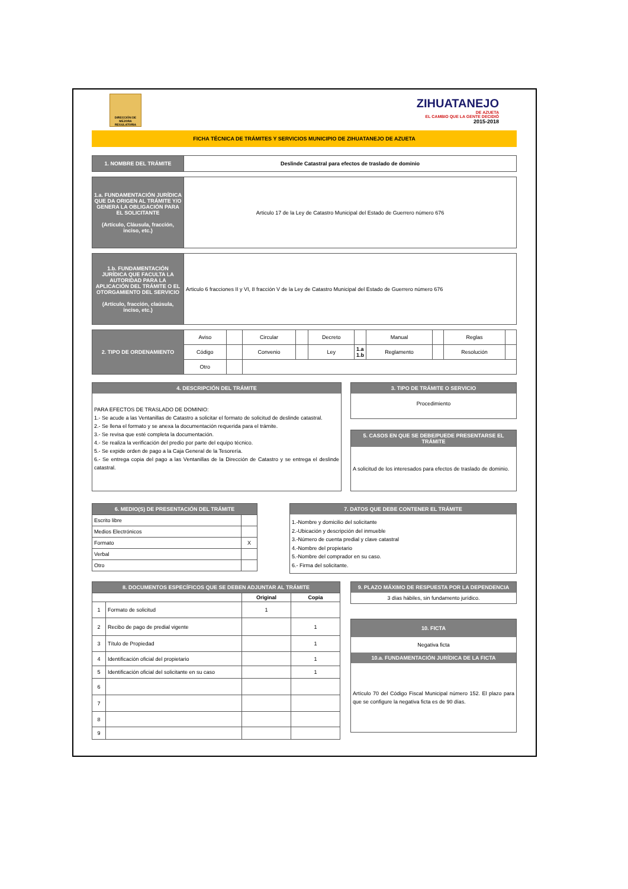DIRECCIÓN DE MEJORA REGULATORIA
ZIHUATANEJO
DE AZUETA
EL CAMBIO QUE LA GENTE DECIDIÓ
2015-2018
FICHA TÉCNICA DE TRÁMITES Y SERVICIOS MUNICIPIO DE ZIHUATANEJO DE AZUETA
| 1. NOMBRE DEL TRÁMITE | Deslinde Catastral para efectos de traslado de dominio |
| 1.a. FUNDAMENTACIÓN JURÍDICA QUE DA ORIGEN AL TRÁMITE Y/O GENERA LA OBLIGACIÓN PARA EL SOLICITANTE (Artículo, Cláusula, fracción, inciso, etc.) | Articulo 17 de la Ley de Catastro Municipal del Estado de Guerrero número 676 |
| 1.b. FUNDAMENTACIÓN JURÍDICA QUE FACULTA LA AUTORIDAD PARA LA APLICACIÓN DEL TRÁMITE O EL OTORGAMIENTO DEL SERVICIO (Artículo, fracción, claúsula, inciso, etc.) | Articulo 6 fracciones II y VI, 8 fracción V de la Ley de Catastro Municipal del Estado de Guerrero número 676 |
| 2. TIPO DE ORDENAMIENTO | Aviso | | Circular | | Decreto | | Manual | | Reglas | |
| | Código | | Convenio | | Ley | 1.a 1.b | Reglamento | | Resolución | |
| | Otro | | | | | | | | | |
4. DESCRIPCIÓN DEL TRÁMITE
PARA EFECTOS DE TRASLADO DE DOMINIO:
1.- Se acude a las Ventanillas de Catastro a solicitar el formato de solicitud de deslinde catastral.
2.- Se llena el formato y se anexa la documentación requerida para el trámite.
3.- Se revisa que esté completa la documentación.
4.- Se realiza la verificación del predio por parte del equipo técnico.
5.- Se expide orden de pago a la Caja General de la Tesorería.
6.- Se entrega copia del pago a las Ventanillas de la Dirección de Catastro y se entrega el deslinde catastral.
3. TIPO DE TRÁMITE O SERVICIO
Procedimiento
5. CASOS EN QUE SE DEBE/PUEDE PRESENTARSE EL TRÁMITE
A solicitud de los interesados para efectos de traslado de dominio.
| 6. MEDIO(S) DE PRESENTACIÓN DEL TRÁMITE | |
| --- | --- |
| Escrito libre | |
| Medios Electrónicos | |
| Formato | X |
| Verbal | |
| Otro | |
7. DATOS QUE DEBE CONTENER EL TRÁMITE
1.-Nombre y domicilio del solicitante
2.-Ubicación y descripción del inmueble
3.-Número de cuenta predial y clave catastral
4.-Nombre del propietario
5.-Nombre del comprador en su caso.
6.- Firma del solicitante.
| 8. DOCUMENTOS ESPECÍFICOS QUE SE DEBEN ADJUNTAR AL TRÁMITE | | | |
| --- | --- | --- | --- |
| | | Original | Copia |
| 1 | Formato de solicitud | 1 | |
| 2 | Recibo de pago de predial vigente | | 1 |
| 3 | Título de Propiedad | | 1 |
| 4 | Identificación oficial del propietario | | 1 |
| 5 | Identificación oficial del solicitante en su caso | | 1 |
| 6 | | | |
| 7 | | | |
| 8 | | | |
| 9 | | | |
9. PLAZO MÁXIMO DE RESPUESTA POR LA DEPENDENCIA
3 días hábiles, sin fundamento jurídico.
10. FICTA
Negativa ficta
10.a. FUNDAMENTACIÓN JURÍDICA DE LA FICTA
Artículo 70 del Código Fiscal Municipal número 152. El plazo para que se configure la negativa ficta es de 90 días.